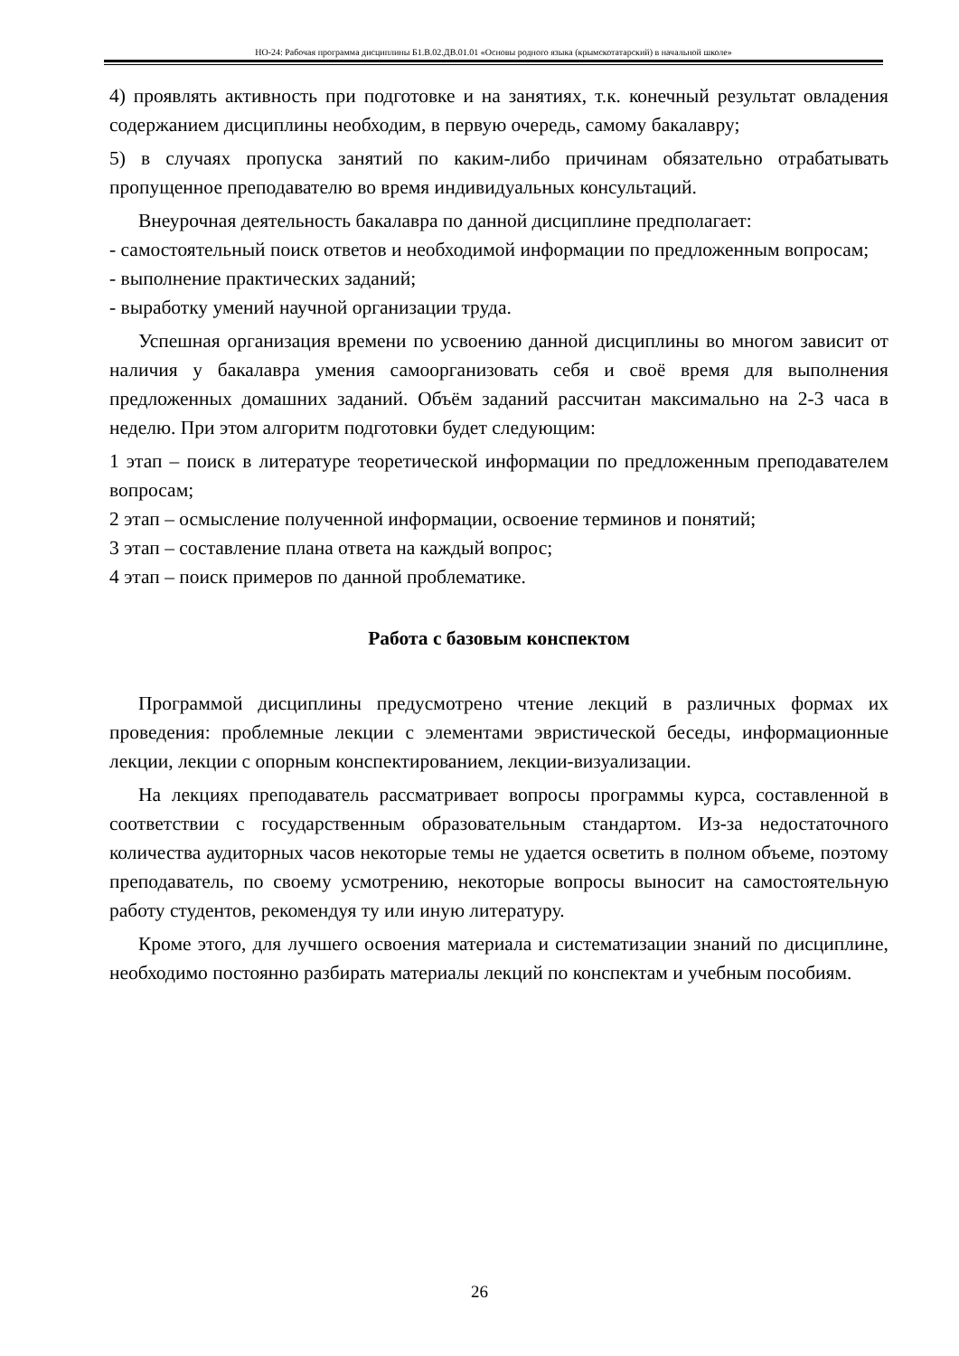НО-24: Рабочая программа дисциплины Б1.В.02.ДВ.01.01 «Основы родного языка (крымскотатарский) в начальной школе»
4) проявлять активность при подготовке и на занятиях, т.к. конечный результат овладения содержанием дисциплины необходим, в первую очередь, самому бакалавру;
5) в случаях пропуска занятий по каким-либо причинам обязательно отрабатывать пропущенное преподавателю во время индивидуальных консультаций.
Внеурочная деятельность бакалавра по данной дисциплине предполагает:
- самостоятельный поиск ответов и необходимой информации по предложенным вопросам;
- выполнение практических заданий;
- выработку умений научной организации труда.
Успешная организация времени по усвоению данной дисциплины во многом зависит от наличия у бакалавра умения самоорганизовать себя и своё время для выполнения предложенных домашних заданий. Объём заданий рассчитан максимально на 2-3 часа в неделю. При этом алгоритм подготовки будет следующим:
1 этап – поиск в литературе теоретической информации по предложенным преподавателем вопросам;
2 этап – осмысление полученной информации, освоение терминов и понятий;
3 этап – составление плана ответа на каждый вопрос;
4 этап – поиск примеров по данной проблематике.
Работа с базовым конспектом
Программой дисциплины предусмотрено чтение лекций в различных формах их проведения: проблемные лекции с элементами эвристической беседы, информационные лекции, лекции с опорным конспектированием, лекции-визуализации.
На лекциях преподаватель рассматривает вопросы программы курса, составленной в соответствии с государственным образовательным стандартом. Из-за недостаточного количества аудиторных часов некоторые темы не удается осветить в полном объеме, поэтому преподаватель, по своему усмотрению, некоторые вопросы выносит на самостоятельную работу студентов, рекомендуя ту или иную литературу.
Кроме этого, для лучшего освоения материала и систематизации знаний по дисциплине, необходимо постоянно разбирать материалы лекций по конспектам и учебным пособиям.
26